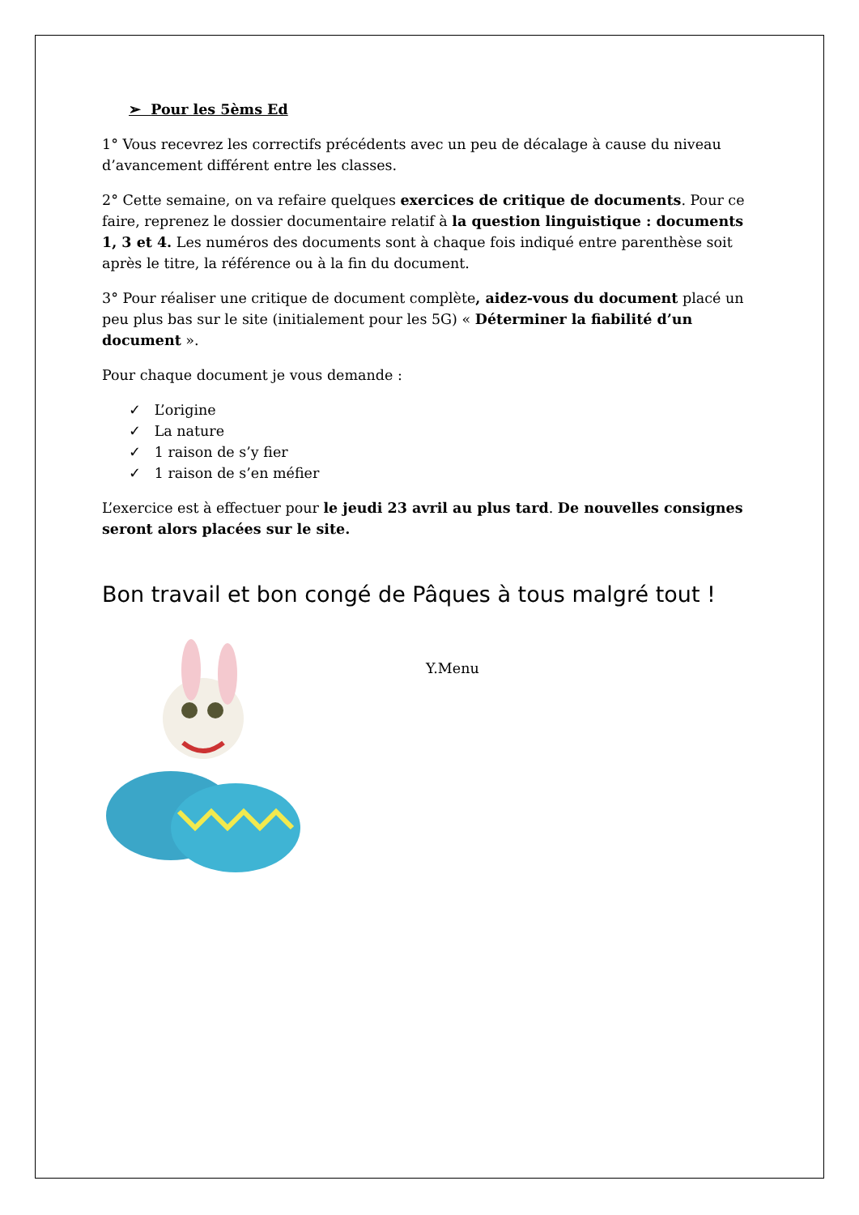➢ Pour les 5èms Ed
1° Vous recevrez les correctifs précédents avec un peu de décalage à cause du niveau d’avancement différent entre les classes.
2° Cette semaine, on va refaire quelques exercices de critique de documents. Pour ce faire, reprenez le dossier documentaire relatif à la question linguistique : documents 1, 3 et 4. Les numéros des documents sont à chaque fois indiqué entre parenthèse soit après le titre, la référence ou à la fin du document.
3° Pour réaliser une critique de document complète, aidez-vous du document placé un peu plus bas sur le site (initialement pour les 5G) « Déterminer la fiabilité d’un document ».
Pour chaque document je vous demande :
✓ L’origine
✓ La nature
✓ 1 raison de s’y fier
✓ 1 raison de s’en méfier
L’exercice est à effectuer pour le jeudi 23 avril au plus tard. De nouvelles consignes seront alors placées sur le site.
Bon travail et bon congé de Pâques à tous malgré tout !
Y.Menu